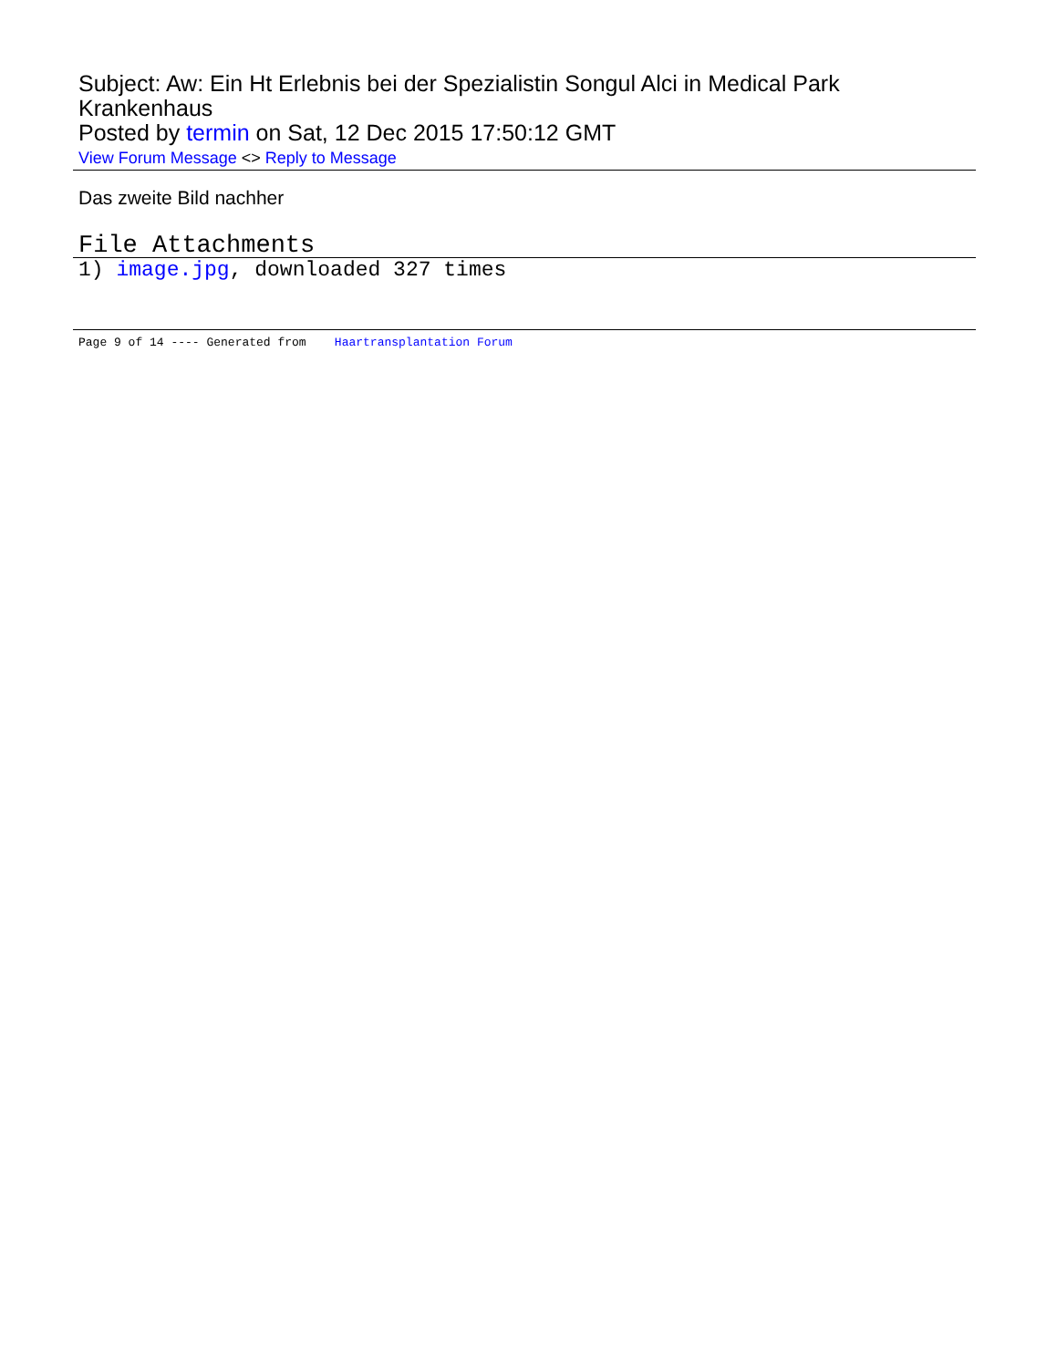Subject: Aw: Ein Ht Erlebnis bei der Spezialistin Songul Alci in Medical Park Krankenhaus
Posted by termin on Sat, 12 Dec 2015 17:50:12 GMT
View Forum Message <> Reply to Message
Das zweite Bild nachher
File Attachments
1) image.jpg, downloaded 327 times
Page 9 of 14 ---- Generated from Haartransplantation Forum